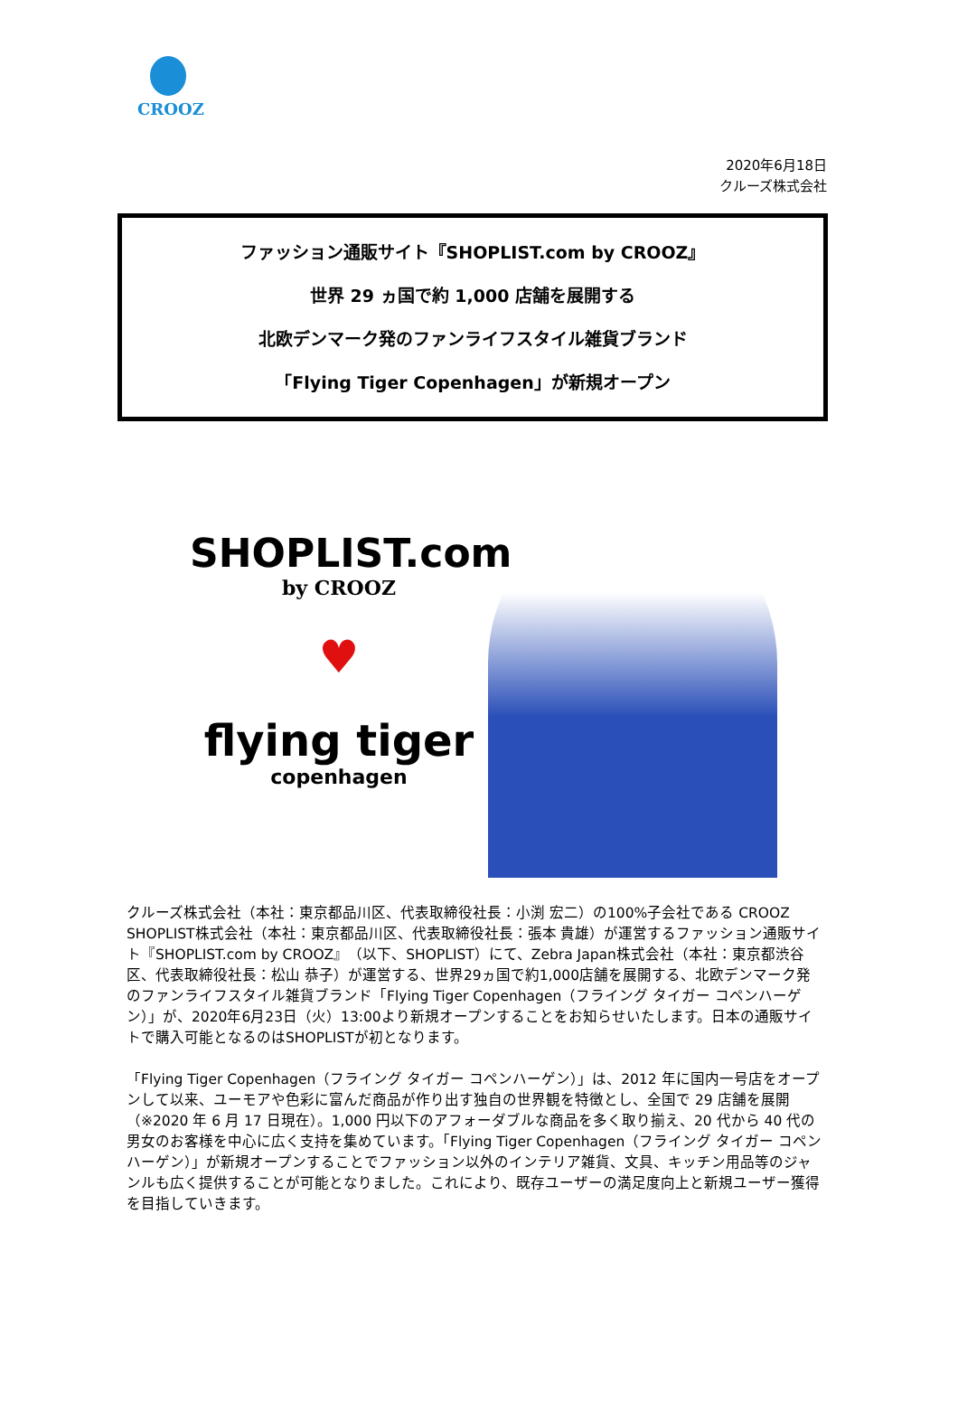CROOZ
2020年6月18日
クルーズ株式会社
ファッション通販サイト『SHOPLIST.com by CROOZ』
世界 29 ヵ国で約 1,000 店舗を展開する
北欧デンマーク発のファンライフスタイル雑貨ブランド
「Flying Tiger Copenhagen」が新規オープン
SHOPLIST.com
by CROOZ
♥
flying tiger
copenhagen
クルーズ株式会社（本社：東京都品川区、代表取締役社長：小渕 宏二）の100%子会社である CROOZ SHOPLIST株式会社（本社：東京都品川区、代表取締役社長：張本 貴雄）が運営するファッション通販サイト『SHOPLIST.com by CROOZ』（以下、SHOPLIST）にて、Zebra Japan株式会社（本社：東京都渋谷区、代表取締役社長：松山 恭子）が運営する、世界29ヵ国で約1,000店舗を展開する、北欧デンマーク発のファンライフスタイル雑貨ブランド「Flying Tiger Copenhagen（フライング タイガー コペンハーゲン）」が、2020年6月23日（火）13:00より新規オープンすることをお知らせいたします。日本の通販サイトで購入可能となるのはSHOPLISTが初となります。
「Flying Tiger Copenhagen（フライング タイガー コペンハーゲン）」は、2012 年に国内一号店をオープンして以来、ユーモアや色彩に富んだ商品が作り出す独自の世界観を特徴とし、全国で 29 店舗を展開（※2020 年 6 月 17 日現在）。1,000 円以下のアフォーダブルな商品を多く取り揃え、20 代から 40 代の男女のお客様を中心に広く支持を集めています。「Flying Tiger Copenhagen（フライング タイガー コペンハーゲン）」が新規オープンすることでファッション以外のインテリア雑貨、文具、キッチン用品等のジャンルも広く提供することが可能となりました。これにより、既存ユーザーの満足度向上と新規ユーザー獲得を目指していきます。